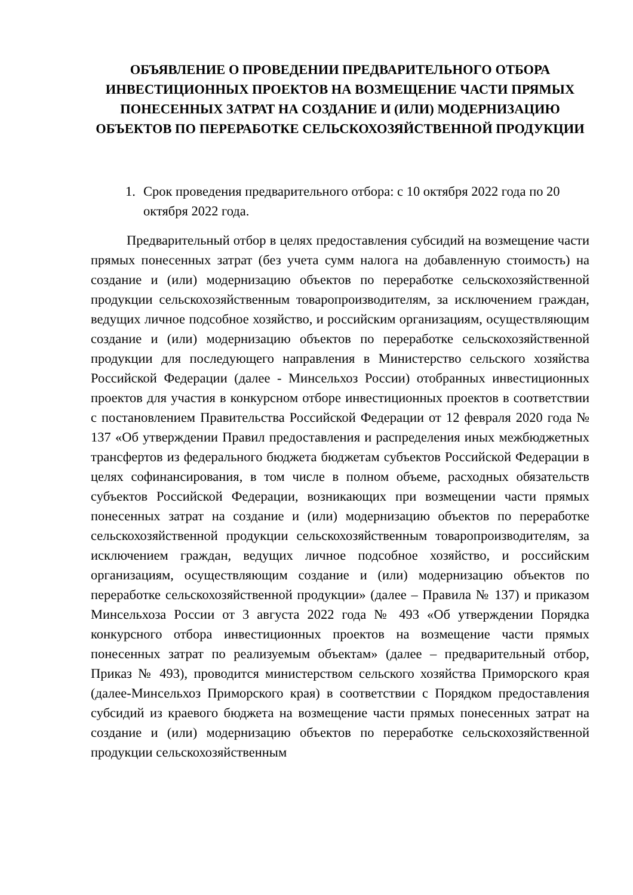ОБЪЯВЛЕНИЕ О ПРОВЕДЕНИИ ПРЕДВАРИТЕЛЬНОГО ОТБОРА ИНВЕСТИЦИОННЫХ ПРОЕКТОВ НА ВОЗМЕЩЕНИЕ ЧАСТИ ПРЯМЫХ ПОНЕСЕННЫХ ЗАТРАТ НА СОЗДАНИЕ И (ИЛИ) МОДЕРНИЗАЦИЮ ОБЪЕКТОВ ПО ПЕРЕРАБОТКЕ СЕЛЬСКОХОЗЯЙСТВЕННОЙ ПРОДУКЦИИ
1. Срок проведения предварительного отбора: с 10 октября 2022 года по 20 октября 2022 года.
Предварительный отбор в целях предоставления субсидий на возмещение части прямых понесенных затрат (без учета сумм налога на добавленную стоимость) на создание и (или) модернизацию объектов по переработке сельскохозяйственной продукции сельскохозяйственным товаропроизводителям, за исключением граждан, ведущих личное подсобное хозяйство, и российским организациям, осуществляющим создание и (или) модернизацию объектов по переработке сельскохозяйственной продукции для последующего направления в Министерство сельского хозяйства Российской Федерации (далее - Минсельхоз России) отобранных инвестиционных проектов для участия в конкурсном отборе инвестиционных проектов в соответствии с постановлением Правительства Российской Федерации от 12 февраля 2020 года № 137 «Об утверждении Правил предоставления и распределения иных межбюджетных трансфертов из федерального бюджета бюджетам субъектов Российской Федерации в целях софинансирования, в том числе в полном объеме, расходных обязательств субъектов Российской Федерации, возникающих при возмещении части прямых понесенных затрат на создание и (или) модернизацию объектов по переработке сельскохозяйственной продукции сельскохозяйственным товаропроизводителям, за исключением граждан, ведущих личное подсобное хозяйство, и российским организациям, осуществляющим создание и (или) модернизацию объектов по переработке сельскохозяйственной продукции» (далее – Правила № 137) и приказом Минсельхоза России от 3 августа 2022 года № 493 «Об утверждении Порядка конкурсного отбора инвестиционных проектов на возмещение части прямых понесенных затрат по реализуемым объектам» (далее – предварительный отбор, Приказ № 493), проводится министерством сельского хозяйства Приморского края (далее-Минсельхоз Приморского края) в соответствии с Порядком предоставления субсидий из краевого бюджета на возмещение части прямых понесенных затрат на создание и (или) модернизацию объектов по переработке сельскохозяйственной продукции сельскохозяйственным